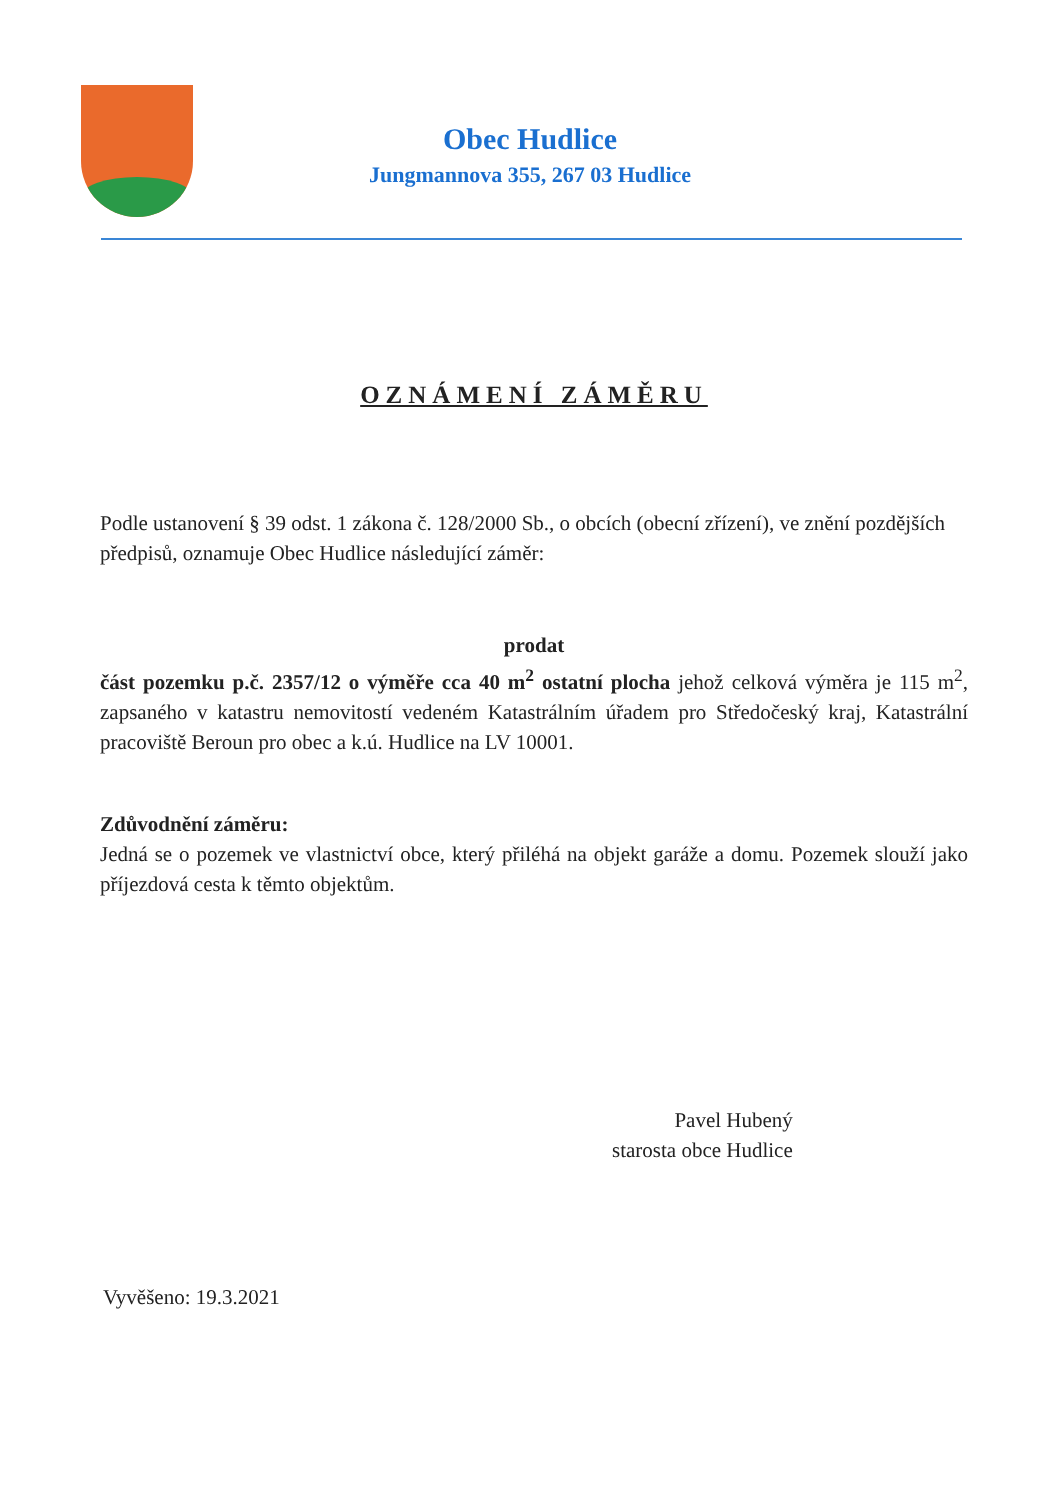Obec Hudlice
Jungmannova 355, 267 03 Hudlice
OZNÁMENÍ ZÁMĚRU
Podle ustanovení § 39 odst. 1 zákona č. 128/2000 Sb., o obcích (obecní zřízení), ve znění pozdějších předpisů, oznamuje Obec Hudlice následující záměr:
prodat
část pozemku p.č. 2357/12 o výměře cca 40 m<sup>2</sup> ostatní plocha jehož celková výměra je 115 m<sup>2</sup>, zapsaného v katastru nemovitostí vedeném Katastrálním úřadem pro Středočeský kraj, Katastrální pracoviště Beroun pro obec a k.ú. Hudlice na LV 10001.
Zdůvodnění záměru:
Jedná se o pozemek ve vlastnictví obce, který přiléhá na objekt garáže a domu. Pozemek slouží jako příjezdová cesta k těmto objektům.
Pavel Hubený
starosta obce Hudlice
Vyvěšeno: 19.3.2021